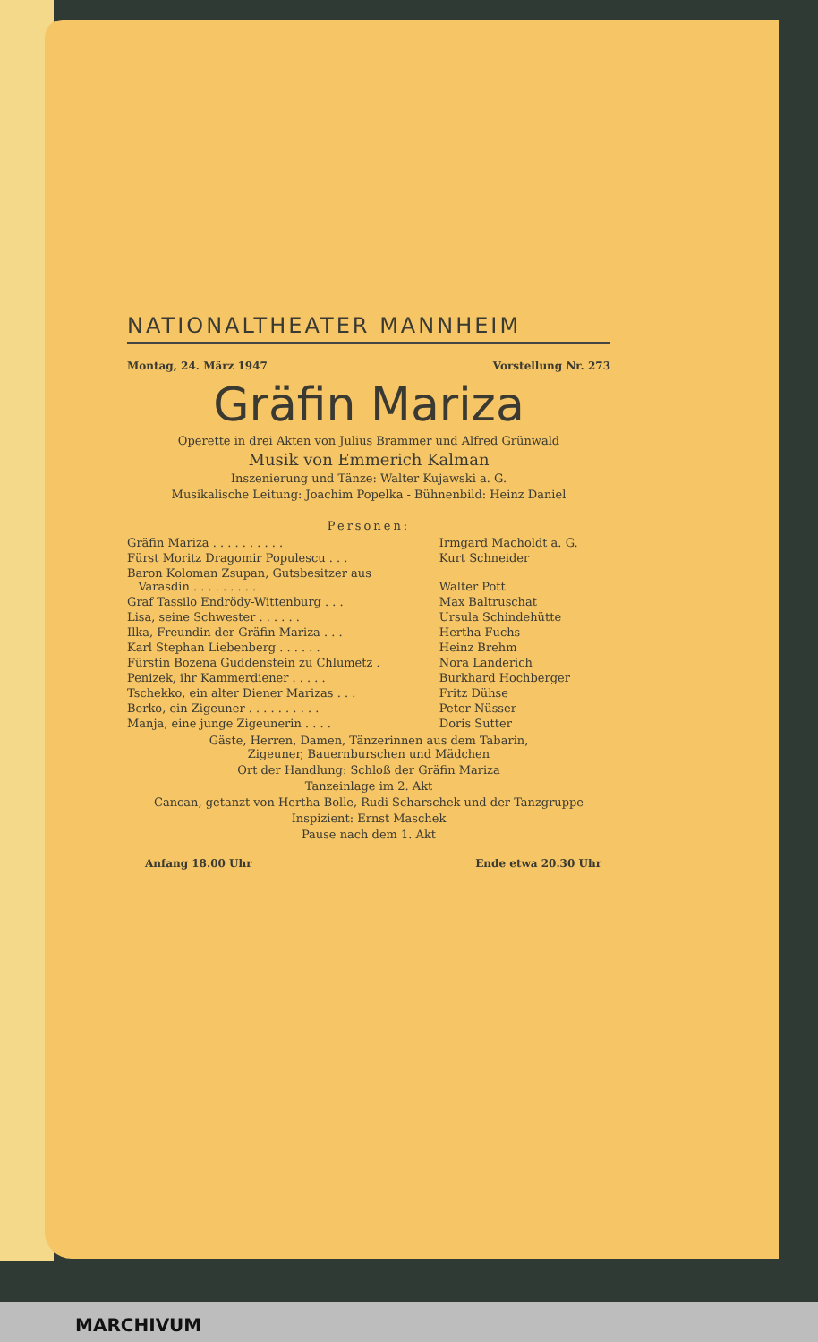NATIONALTHEATER MANNHEIM
Montag, 24. März 1947 Vorstellung Nr. 273
Gräfin Mariza
Operette in drei Akten von Julius Brammer und Alfred Grünwald
Musik von Emmerich Kalman
Inszenierung und Tänze: Walter Kujawski a. G.
Musikalische Leitung: Joachim Popelka - Bühnenbild: Heinz Daniel
Personen:
| Gräfin Mariza . . . . . . . . . . | Irmgard Macholdt a. G. |
| Fürst Moritz Dragomir Populescu . . . | Kurt Schneider |
| Baron Koloman Zsupan, Gutsbesitzer aus Varasdin . . . . . . . . . | Walter Pott |
| Graf Tassilo Endrödy-Wittenburg . . . | Max Baltruschat |
| Lisa, seine Schwester . . . . . . | Ursula Schindehütte |
| Ilka, Freundin der Gräfin Mariza . . . | Hertha Fuchs |
| Karl Stephan Liebenberg . . . . . . | Heinz Brehm |
| Fürstin Bozena Guddenstein zu Chlumetz . | Nora Landerich |
| Penizek, ihr Kammerdiener . . . . . | Burkhard Hochberger |
| Tschekko, ein alter Diener Marizas . . . | Fritz Dühse |
| Berko, ein Zigeuner . . . . . . . . . . | Peter Nüsser |
| Manja, eine junge Zigeunerin . . . . | Doris Sutter |
Gäste, Herren, Damen, Tänzerinnen aus dem Tabarin,
Zigeuner, Bauernburschen und Mädchen
Ort der Handlung: Schloß der Gräfin Mariza
Tanzeinlage im 2. Akt
Cancan, getanzt von Hertha Bolle, Rudi Scharschek und der Tanzgruppe
Inspizient: Ernst Maschek
Pause nach dem 1. Akt
Anfang 18.00 Uhr Ende etwa 20.30 Uhr
MARCHIVUM